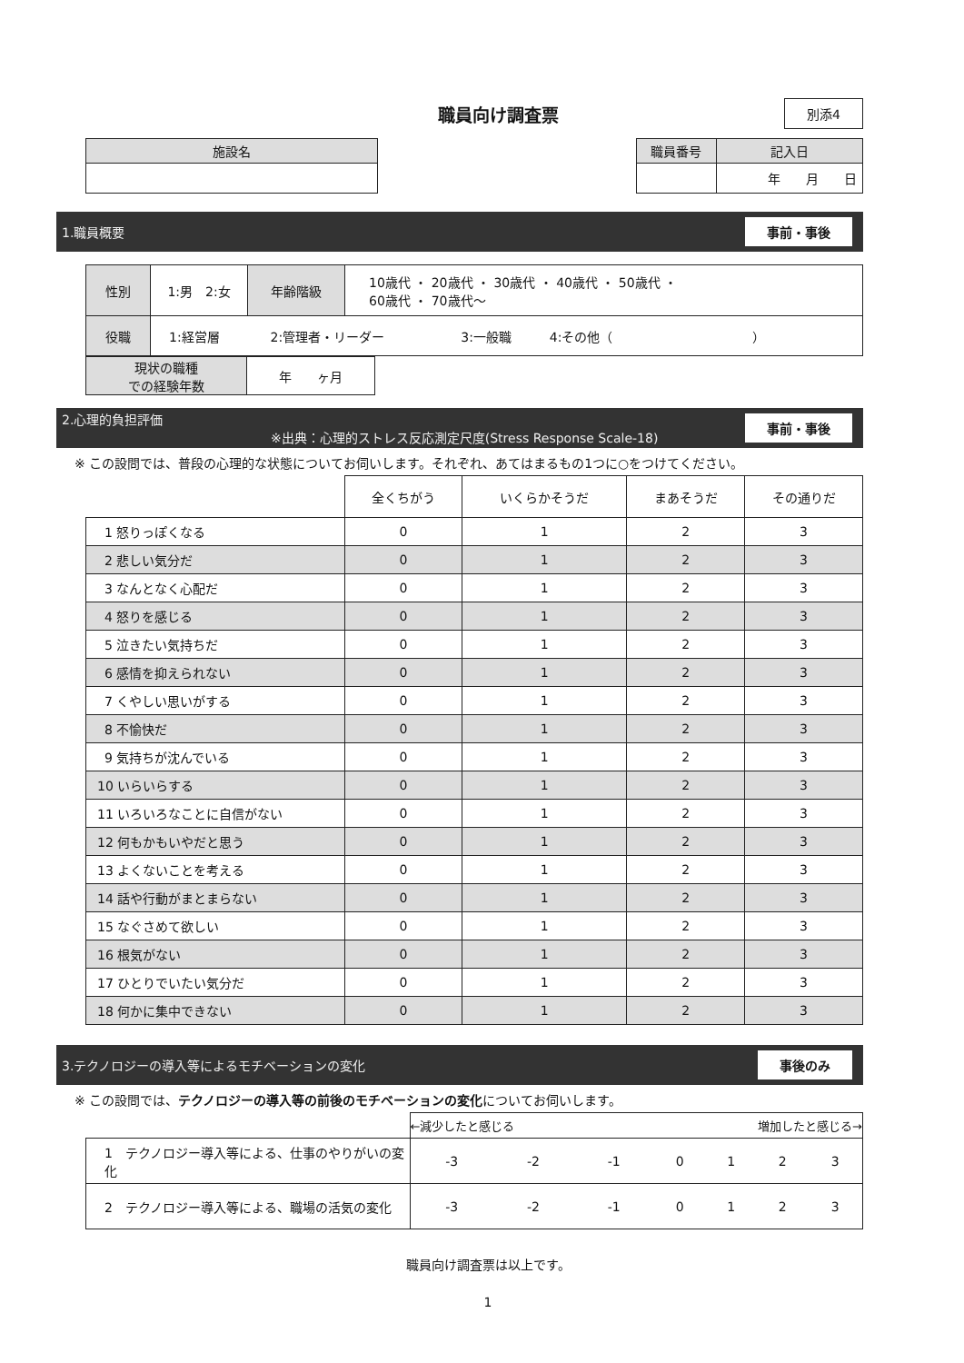職員向け調査票
別添4
| 施設名 |
| --- |
| 職員番号 | 記入日 |
| --- | --- |
| | 年 月 日 |
1.職員概要 事前・事後
| 性別 | 1:男 2:女 | 年齢階級 | 10歳代 ・ 20歳代 ・ 30歳代 ・ 40歳代 ・ 50歳代 ・ 60歳代 ・ 70歳代～ |
| 役職 | 1:経営層 2:管理者・リーダー 3:一般職 4:その他（ ） | | |
| 現状の職種 での経験年数 | 年 ヶ月 |
2.心理的負担評価
※出典：心理的ストレス反応測定尺度(Stress Response Scale-18) 事前・事後
※ この設問では、普段の心理的な状態についてお伺いします。それぞれ、あてはまるもの1つに○をつけてください。
| | 全くちがう | いくらかそうだ | まあそうだ | その通りだ |
| 1 怒りっぽくなる | 0 | 1 | 2 | 3 |
| 2 悲しい気分だ | 0 | 1 | 2 | 3 |
| 3 なんとなく心配だ | 0 | 1 | 2 | 3 |
| 4 怒りを感じる | 0 | 1 | 2 | 3 |
| 5 泣きたい気持ちだ | 0 | 1 | 2 | 3 |
| 6 感情を抑えられない | 0 | 1 | 2 | 3 |
| 7 くやしい思いがする | 0 | 1 | 2 | 3 |
| 8 不愉快だ | 0 | 1 | 2 | 3 |
| 9 気持ちが沈んでいる | 0 | 1 | 2 | 3 |
| 10 いらいらする | 0 | 1 | 2 | 3 |
| 11 いろいろなことに自信がない | 0 | 1 | 2 | 3 |
| 12 何もかもいやだと思う | 0 | 1 | 2 | 3 |
| 13 よくないことを考える | 0 | 1 | 2 | 3 |
| 14 話や行動がまとまらない | 0 | 1 | 2 | 3 |
| 15 なぐさめて欲しい | 0 | 1 | 2 | 3 |
| 16 根気がない | 0 | 1 | 2 | 3 |
| 17 ひとりでいたい気分だ | 0 | 1 | 2 | 3 |
| 18 何かに集中できない | 0 | 1 | 2 | 3 |
3.テクノロジーの導入等によるモチベーションの変化 事後のみ
※ この設問では、テクノロジーの導入等の前後のモチベーションの変化についてお伺いします。
| | ←減少したと感じる 増加したと感じる→ | | | | | | |
| 1 テクノロジー導入等による、仕事のやりがいの変化 | -3 | -2 | -1 | 0 | 1 | 2 | 3 |
| 2 テクノロジー導入等による、職場の活気の変化 | -3 | -2 | -1 | 0 | 1 | 2 | 3 |
職員向け調査票は以上です。
1